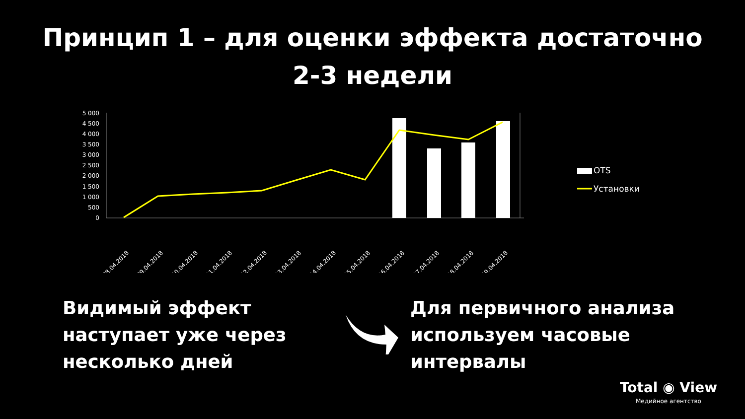Принцип 1 – для оценки эффекта достаточно
2-3 недели
5 000
4 500
4 000
3 500
3 000
2 500
2 000
1 500
1 000
500
0
08.04.2018
09.04.2018
10.04.2018
11.04.2018
12.04.2018
13.04.2018
14.04.2018
15.04.2018
16.04.2018
17.04.2018
18.04.2018
19.04.2018
OTS
Установки
Видимый эффект наступает уже через несколько дней
Для первичного анализа используем часовые интервалы
Total ◉ View
Медийное агентство